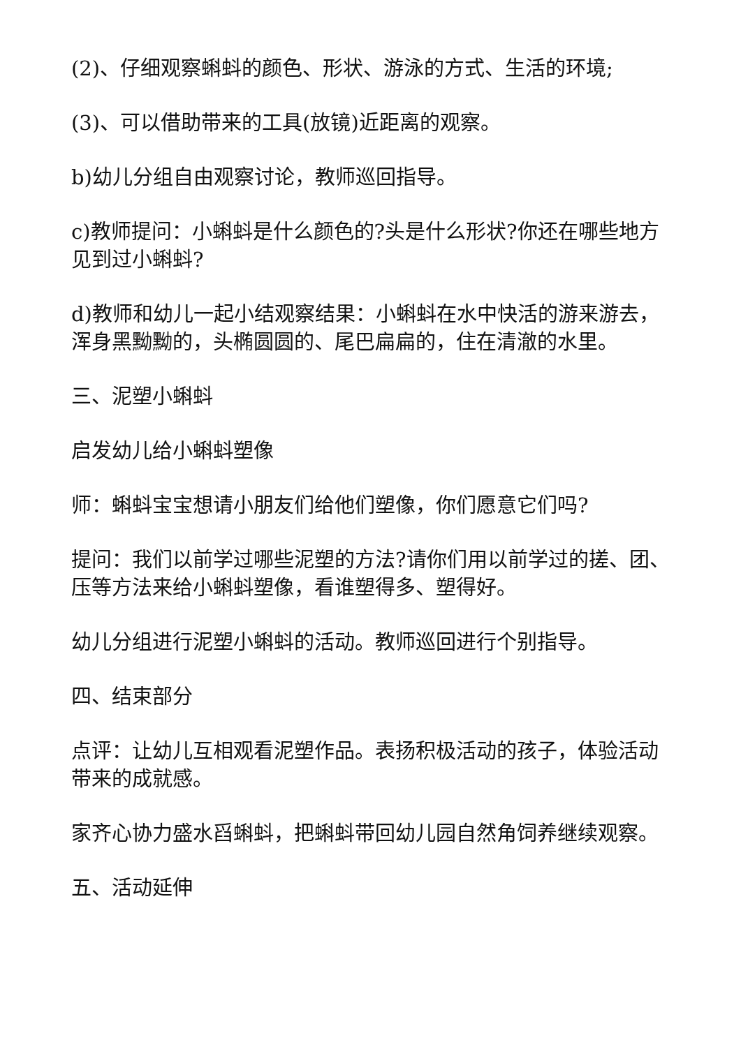(2)、仔细观察蝌蚪的颜色、形状、游泳的方式、生活的环境;
(3)、可以借助带来的工具(放镜)近距离的观察。
b)幼儿分组自由观察讨论，教师巡回指导。
c)教师提问：小蝌蚪是什么颜色的?头是什么形状?你还在哪些地方见到过小蝌蚪?
d)教师和幼儿一起小结观察结果：小蝌蚪在水中快活的游来游去，浑身黑黝黝的，头椭圆圆的、尾巴扁扁的，住在清澈的水里。
三、泥塑小蝌蚪
启发幼儿给小蝌蚪塑像
师：蝌蚪宝宝想请小朋友们给他们塑像，你们愿意它们吗?
提问：我们以前学过哪些泥塑的方法?请你们用以前学过的搓、团、压等方法来给小蝌蚪塑像，看谁塑得多、塑得好。
幼儿分组进行泥塑小蝌蚪的活动。教师巡回进行个别指导。
四、结束部分
点评：让幼儿互相观看泥塑作品。表扬积极活动的孩子，体验活动带来的成就感。
家齐心协力盛水舀蝌蚪，把蝌蚪带回幼儿园自然角饲养继续观察。
五、活动延伸